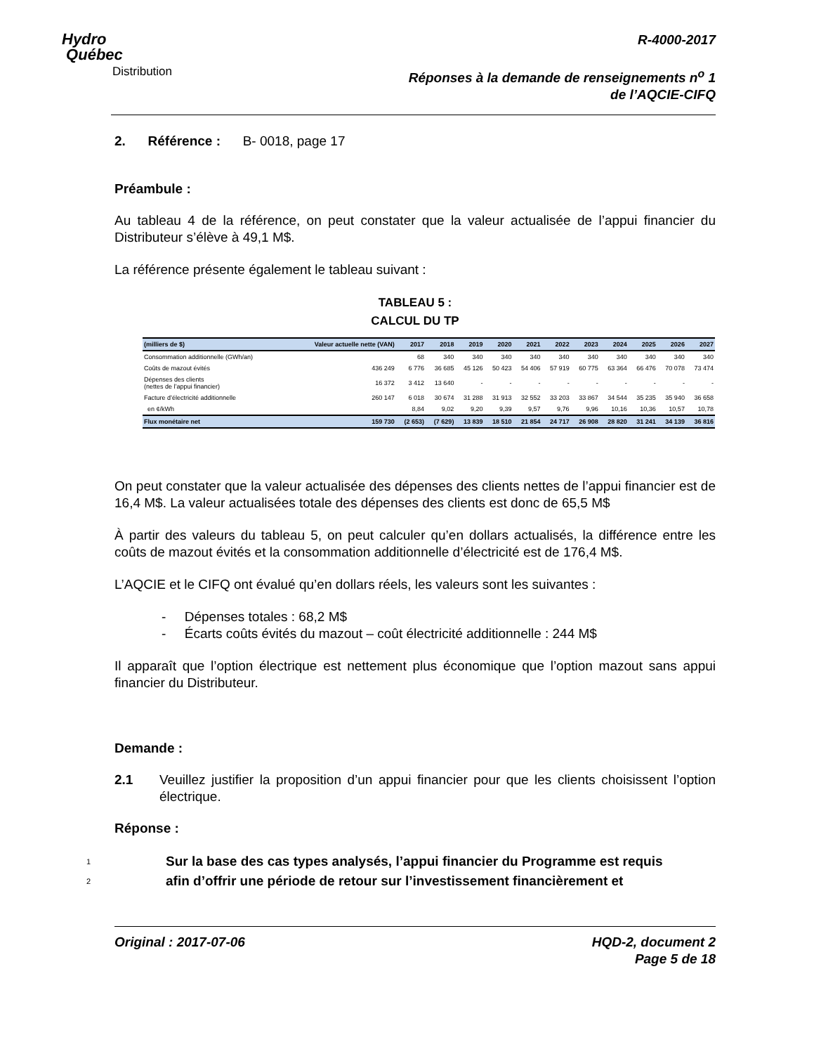Hydro
Québec
Distribution
R-4000-2017
Réponses à la demande de renseignements n<sup>o</sup> 1
de l’AQCIE-CIFQ
2. Référence : B- 0018, page 17
Préambule :
Au tableau 4 de la référence, on peut constater que la valeur actualisée de l’appui financier du Distributeur s’élève à 49,1 M$.
La référence présente également le tableau suivant :
TABLEAU 5 :
CALCUL DU TP
| (milliers de $) | Valeur actuelle nette (VAN) | 2017 | 2018 | 2019 | 2020 | 2021 | 2022 | 2023 | 2024 | 2025 | 2026 | 2027 |
| --- | --- | --- | --- | --- | --- | --- | --- | --- | --- | --- | --- | --- |
| Consommation additionnelle (GWh/an) | | 68 | 340 | 340 | 340 | 340 | 340 | 340 | 340 | 340 | 340 | 340 |
| Coûts de mazout évités | 436 249 | 6 776 | 36 685 | 45 126 | 50 423 | 54 406 | 57 919 | 60 775 | 63 364 | 66 476 | 70 078 | 73 474 |
| Dépenses des clients (nettes de l’appui financier) | 16 372 | 3 412 | 13 640 | - | - | - | - | - | - | - | - | - |
| Facture d’électricité additionnelle | 260 147 | 6 018 | 30 674 | 31 288 | 31 913 | 32 552 | 33 203 | 33 867 | 34 544 | 35 235 | 35 940 | 36 658 |
| en ¢/kWh | | 8,84 | 9,02 | 9,20 | 9,39 | 9,57 | 9,76 | 9,96 | 10,16 | 10,36 | 10,57 | 10,78 |
| Flux monétaire net | 159 730 | (2 653) | (7 629) | 13 839 | 18 510 | 21 854 | 24 717 | 26 908 | 28 820 | 31 241 | 34 139 | 36 816 |
On peut constater que la valeur actualisée des dépenses des clients nettes de l’appui financier est de 16,4 M$. La valeur actualisées totale des dépenses des clients est donc de 65,5 M$
À partir des valeurs du tableau 5, on peut calculer qu’en dollars actualisés, la différence entre les coûts de mazout évités et la consommation additionnelle d’électricité est de 176,4 M$.
L’AQCIE et le CIFQ ont évalué qu’en dollars réels, les valeurs sont les suivantes :
- Dépenses totales : 68,2 M$
- Écarts coûts évités du mazout – coût électricité additionnelle : 244 M$
Il apparaît que l’option électrique est nettement plus économique que l’option mazout sans appui financier du Distributeur.
Demande :
2.1 Veuillez justifier la proposition d’un appui financier pour que les clients choisissent l’option électrique.
Réponse :
1
Sur la base des cas types analysés, l’appui financier du Programme est requis
2
afin d’offrir une période de retour sur l’investissement financièrement et
Original : 2017-07-06 HQD-2, document 2
Page 5 de 18